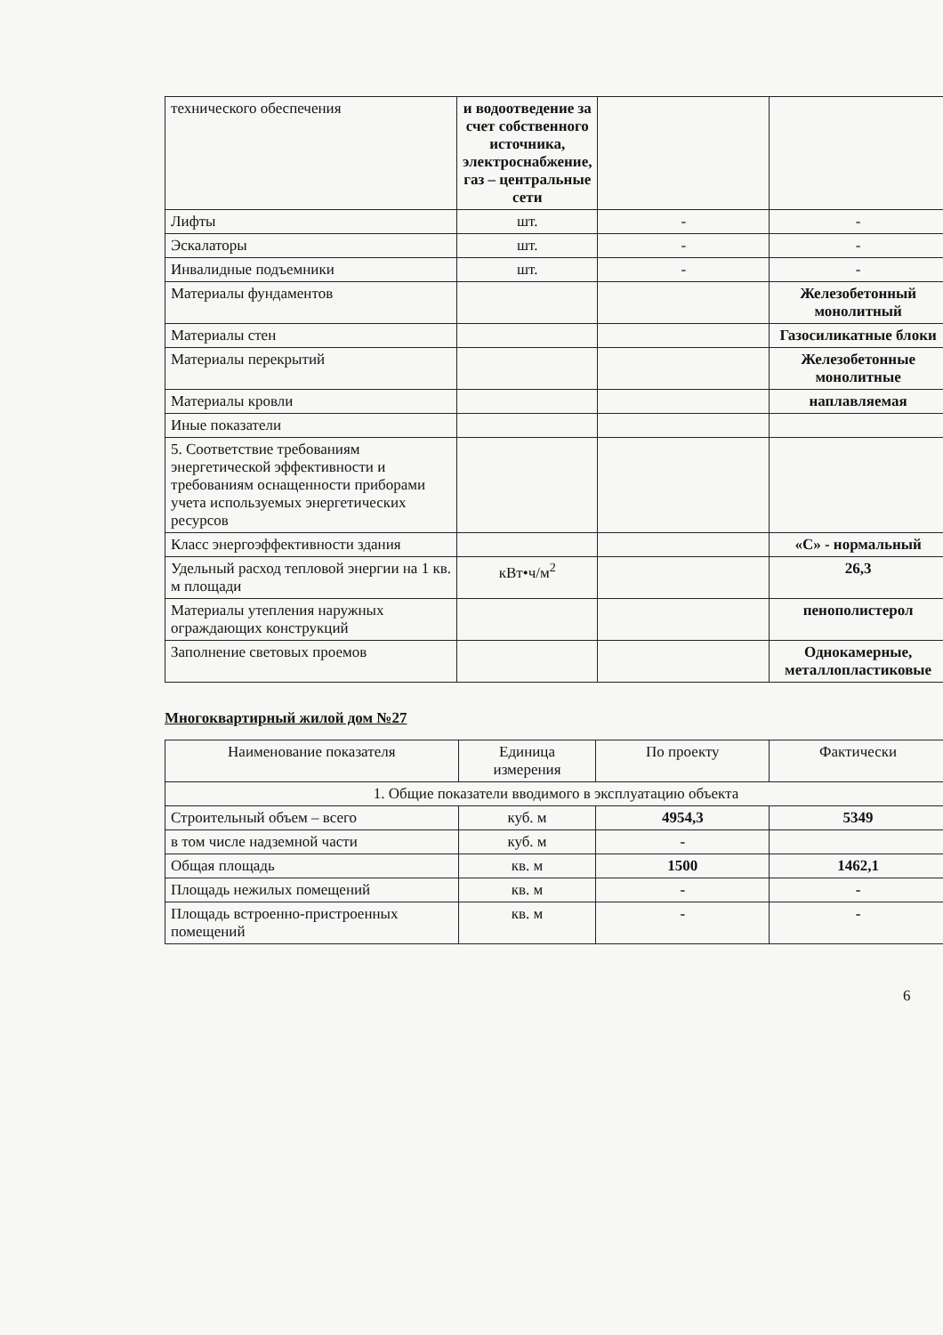| технического обеспечения | и водоотведение за счет собственного источника, электроснабжение, газ – центральные сети | | |
| Лифты | шт. | - | - |
| Эскалаторы | шт. | - | - |
| Инвалидные подъемники | шт. | - | - |
| Материалы фундаментов | | | Железобетонный монолитный |
| Материалы стен | | | Газосиликатные блоки |
| Материалы перекрытий | | | Железобетонные монолитные |
| Материалы кровли | | | наплавляемая |
| Иные показатели | | | |
| 5. Соответствие требованиям энергетической эффективности и требованиям оснащенности приборами учета используемых энергетических ресурсов | | | |
| Класс энергоэффективности здания | | | «С» - нормальный |
| Удельный расход тепловой энергии на 1 кв. м площади | кВт•ч/м<sup>2</sup> | | 26,3 |
| Материалы утепления наружных ограждающих конструкций | | | пенополистерол |
| Заполнение световых проемов | | | Однокамерные, металлопластиковые |
Многоквартирный жилой дом №27
| Наименование показателя | Единица измерения | По проекту | Фактически |
| --- | --- | --- | --- |
| 1. Общие показатели вводимого в эксплуатацию объекта | | | |
| Строительный объем – всего | куб. м | 4954,3 | 5349 |
| в том числе надземной части | куб. м | - | |
| Общая площадь | кв. м | 1500 | 1462,1 |
| Площадь нежилых помещений | кв. м | - | - |
| Площадь встроенно-пристроенных помещений | кв. м | - | - |
6